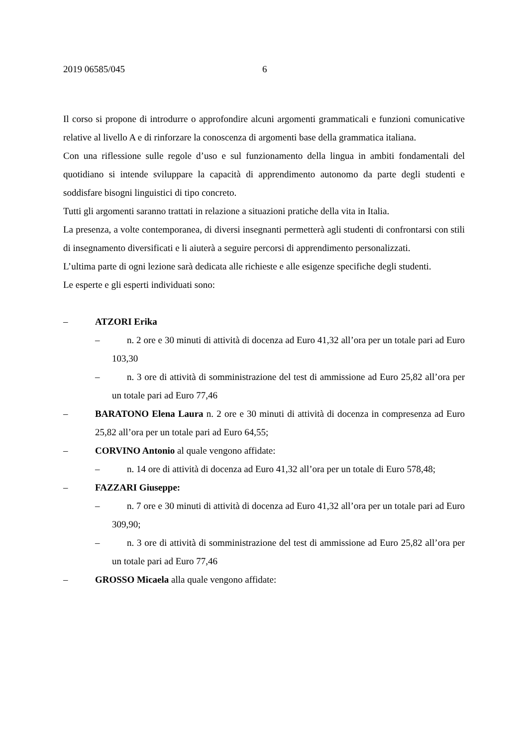2019 06585/045 6
Il corso si propone di introdurre o approfondire alcuni argomenti grammaticali e funzioni comunicative relative al livello A e di rinforzare la conoscenza di argomenti base della grammatica italiana.
Con una riflessione sulle regole d’uso e sul funzionamento della lingua in ambiti fondamentali del quotidiano si intende sviluppare la capacità di apprendimento autonomo da parte degli studenti e soddisfare bisogni linguistici di tipo concreto.
Tutti gli argomenti saranno trattati in relazione a situazioni pratiche della vita in Italia.
La presenza, a volte contemporanea, di diversi insegnanti permetterà agli studenti di confrontarsi con stili di insegnamento diversificati e li aiuterà a seguire percorsi di apprendimento personalizzati.
L’ultima parte di ogni lezione sarà dedicata alle richieste e alle esigenze specifiche degli studenti.
Le esperte e gli esperti individuati sono:
– ATZORI Erika
– n. 2 ore e 30 minuti di attività di docenza ad Euro 41,32 all’ora per un totale pari ad Euro 103,30
– n. 3 ore di attività di somministrazione del test di ammissione ad Euro 25,82 all’ora per un totale pari ad Euro 77,46
– BARATONO Elena Laura n. 2 ore e 30 minuti di attività di docenza in compresenza ad Euro 25,82 all’ora per un totale pari ad Euro 64,55;
– CORVINO Antonio al quale vengono affidate:
– n. 14 ore di attività di docenza ad Euro 41,32 all’ora per un totale di Euro 578,48;
– FAZZARI Giuseppe:
– n. 7 ore e 30 minuti di attività di docenza ad Euro 41,32 all’ora per un totale pari ad Euro 309,90;
– n. 3 ore di attività di somministrazione del test di ammissione ad Euro 25,82 all’ora per un totale pari ad Euro 77,46
– GROSSO Micaela alla quale vengono affidate: